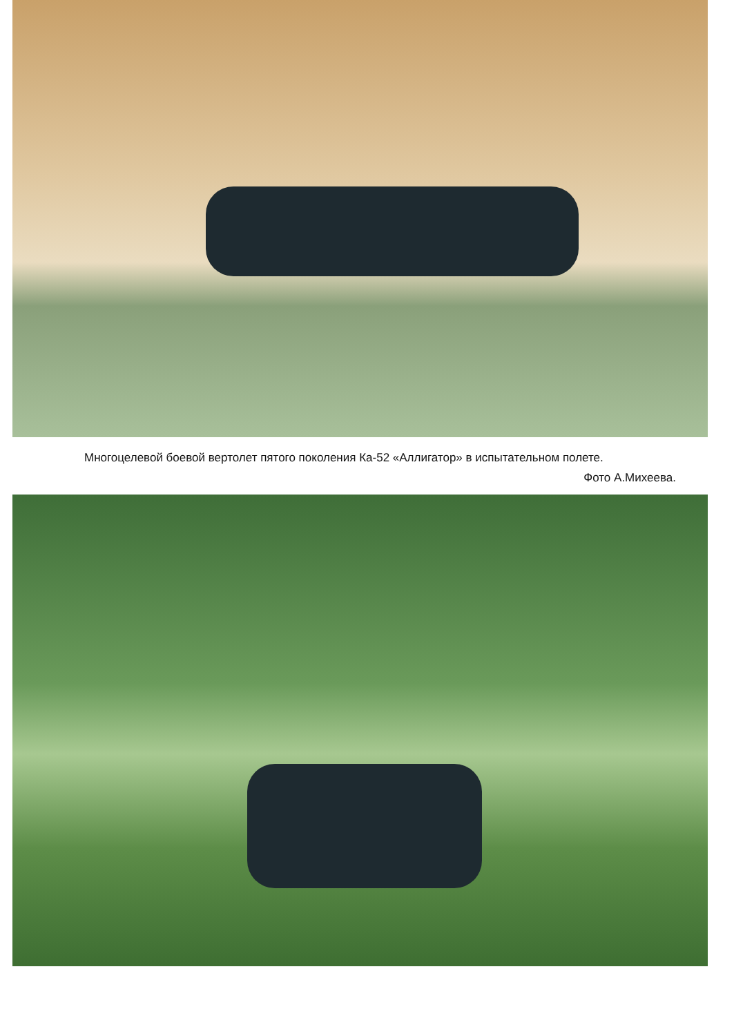Многоцелевой боевой вертолет пятого поколения Ка-52 «Аллигатор» в испытательном полете.
Фото А.Михеева.